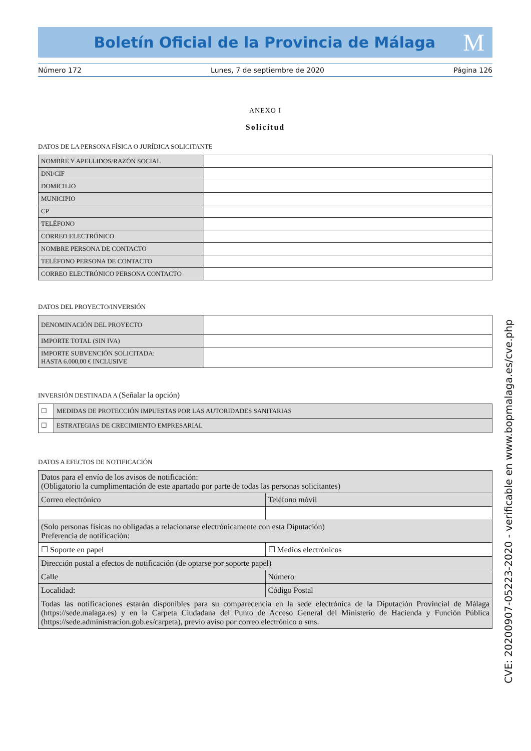Boletín Oficial de la Provincia de Málaga
M
Número 172 Lunes, 7 de septiembre de 2020 Página 126
ANEXO I
Solicitud
DATOS DE LA PERSONA FÍSICA O JURÍDICA SOLICITANTE
| NOMBRE Y APELLIDOS/RAZÓN SOCIAL | |
| DNI/CIF | |
| DOMICILIO | |
| MUNICIPIO | |
| CP | |
| TELÉFONO | |
| CORREO ELECTRÓNICO | |
| NOMBRE PERSONA DE CONTACTO | |
| TELÉFONO PERSONA DE CONTACTO | |
| CORREO ELECTRÓNICO PERSONA CONTACTO | |
DATOS DEL PROYECTO/INVERSIÓN
| DENOMINACIÓN DEL PROYECTO | |
| IMPORTE TOTAL (SIN IVA) | |
| IMPORTE SUBVENCIÓN SOLICITADA: HASTA 6.000,00 € INCLUSIVE | |
INVERSIÓN DESTINADA A (Señalar la opción)
| ☐ | MEDIDAS DE PROTECCIÓN IMPUESTAS POR LAS AUTORIDADES SANITARIAS |
| ☐ | ESTRATEGIAS DE CRECIMIENTO EMPRESARIAL |
DATOS A EFECTOS DE NOTIFICACIÓN
| Datos para el envío de los avisos de notificación: (Obligatorio la cumplimentación de este apartado por parte de todas las personas solicitantes) | |
| Correo electrónico | Teléfono móvil |
| (Solo personas físicas no obligadas a relacionarse electrónicamente con esta Diputación) Preferencia de notificación: | |
| ☐ Soporte en papel | ☐ Medios electrónicos |
| Dirección postal a efectos de notificación (de optarse por soporte papel) | |
| Calle | Número |
| Localidad: | Código Postal |
| Todas las notificaciones estarán disponibles para su comparecencia en la sede electrónica de la Diputación Provincial de Málaga (https://sede.malaga.es) y en la Carpeta Ciudadana del Punto de Acceso General del Ministerio de Hacienda y Función Pública (https://sede.administracion.gob.es/carpeta), previo aviso por correo electrónico o sms. | |
CVE: 20200907-05223-2020 - verificable en www.bopmalaga.es/cve.php